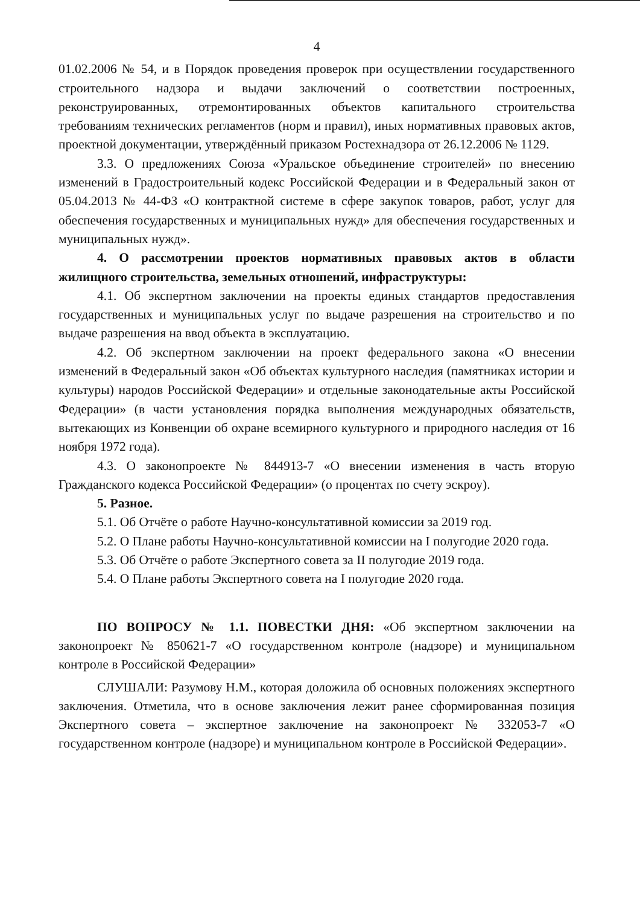4
01.02.2006 № 54, и в Порядок проведения проверок при осуществлении государственного строительного надзора и выдачи заключений о соответствии построенных, реконструированных, отремонтированных объектов капитального строительства требованиям технических регламентов (норм и правил), иных нормативных правовых актов, проектной документации, утверждённый приказом Ростехнадзора от 26.12.2006 № 1129.
3.3. О предложениях Союза «Уральское объединение строителей» по внесению изменений в Градостроительный кодекс Российской Федерации и в Федеральный закон от 05.04.2013 № 44-ФЗ «О контрактной системе в сфере закупок товаров, работ, услуг для обеспечения государственных и муниципальных нужд» для обеспечения государственных и муниципальных нужд».
4. О рассмотрении проектов нормативных правовых актов в области жилищного строительства, земельных отношений, инфраструктуры:
4.1. Об экспертном заключении на проекты единых стандартов предоставления государственных и муниципальных услуг по выдаче разрешения на строительство и по выдаче разрешения на ввод объекта в эксплуатацию.
4.2. Об экспертном заключении на проект федерального закона «О внесении изменений в Федеральный закон «Об объектах культурного наследия (памятниках истории и культуры) народов Российской Федерации» и отдельные законодательные акты Российской Федерации» (в части установления порядка выполнения международных обязательств, вытекающих из Конвенции об охране всемирного культурного и природного наследия от 16 ноября 1972 года).
4.3. О законопроекте № 844913-7 «О внесении изменения в часть вторую Гражданского кодекса Российской Федерации» (о процентах по счету эскроу).
5. Разное.
5.1. Об Отчёте о работе Научно-консультативной комиссии за 2019 год.
5.2. О Плане работы Научно-консультативной комиссии на I полугодие 2020 года.
5.3. Об Отчёте о работе Экспертного совета за II полугодие 2019 года.
5.4. О Плане работы Экспертного совета на I полугодие 2020 года.
ПО ВОПРОСУ № 1.1. ПОВЕСТКИ ДНЯ: «Об экспертном заключении на законопроект № 850621-7 «О государственном контроле (надзоре) и муниципальном контроле в Российской Федерации»
СЛУШАЛИ: Разумову Н.М., которая доложила об основных положениях экспертного заключения. Отметила, что в основе заключения лежит ранее сформированная позиция Экспертного совета – экспертное заключение на законопроект № 332053-7 «О государственном контроле (надзоре) и муниципальном контроле в Российской Федерации».